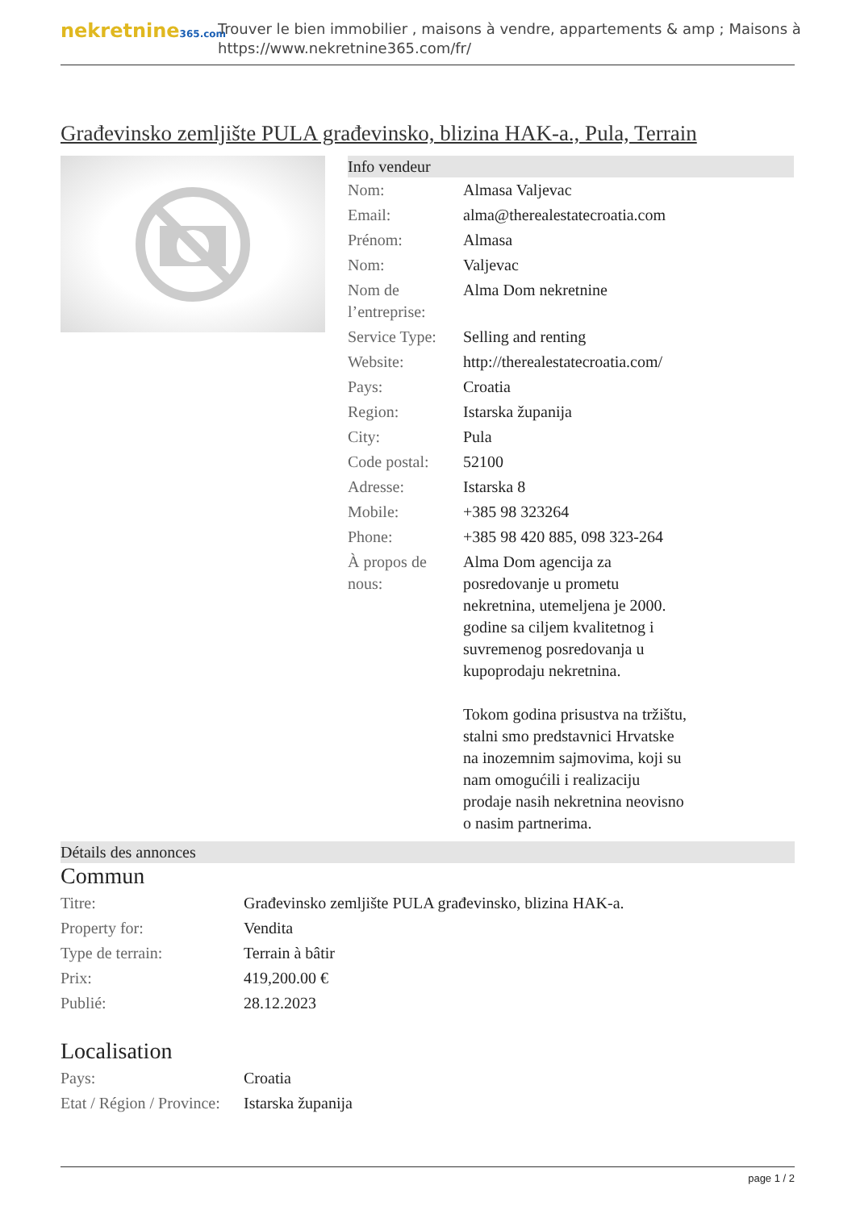nekretnine365.com
Trouver le bien immobilier , maisons à vendre, appartements & amp ; Maisons à
https://www.nekretnine365.com/fr/
Građevinsko zemljište PULA građevinsko, blizina HAK-a., Pula, Terrain
Info vendeur
| Nom: | Almasa Valjevac |
| Email: | alma@therealestatecroatia.com |
| Prénom: | Almasa |
| Nom: | Valjevac |
| Nom de l’entreprise: | Alma Dom nekretnine |
| Service Type: | Selling and renting |
| Website: | http://therealestatecroatia.com/ |
| Pays: | Croatia |
| Region: | Istarska županija |
| City: | Pula |
| Code postal: | 52100 |
| Adresse: | Istarska 8 |
| Mobile: | +385 98 323264 |
| Phone: | +385 98 420 885, 098 323-264 |
| À propos de nous: | Alma Dom agencija za posredovanje u prometu nekretnina, utemeljena je 2000. godine sa ciljem kvalitetnog i suvremenog posredovanja u kupoprodaju nekretnina. Tokom godina prisustva na tržištu, stalni smo predstavnici Hrvatske na inozemnim sajmovima, koji su nam omogućili i realizaciju prodaje nasih nekretnina neovisno o nasim partnerima. |
Détails des annonces
Commun
| Titre: | Građevinsko zemljište PULA građevinsko, blizina HAK-a. |
| Property for: | Vendita |
| Type de terrain: | Terrain à bâtir |
| Prix: | 419,200.00 € |
| Publié: | 28.12.2023 |
Localisation
| Pays: | Croatia |
| Etat / Région / Province: | Istarska županija |
page 1 / 2